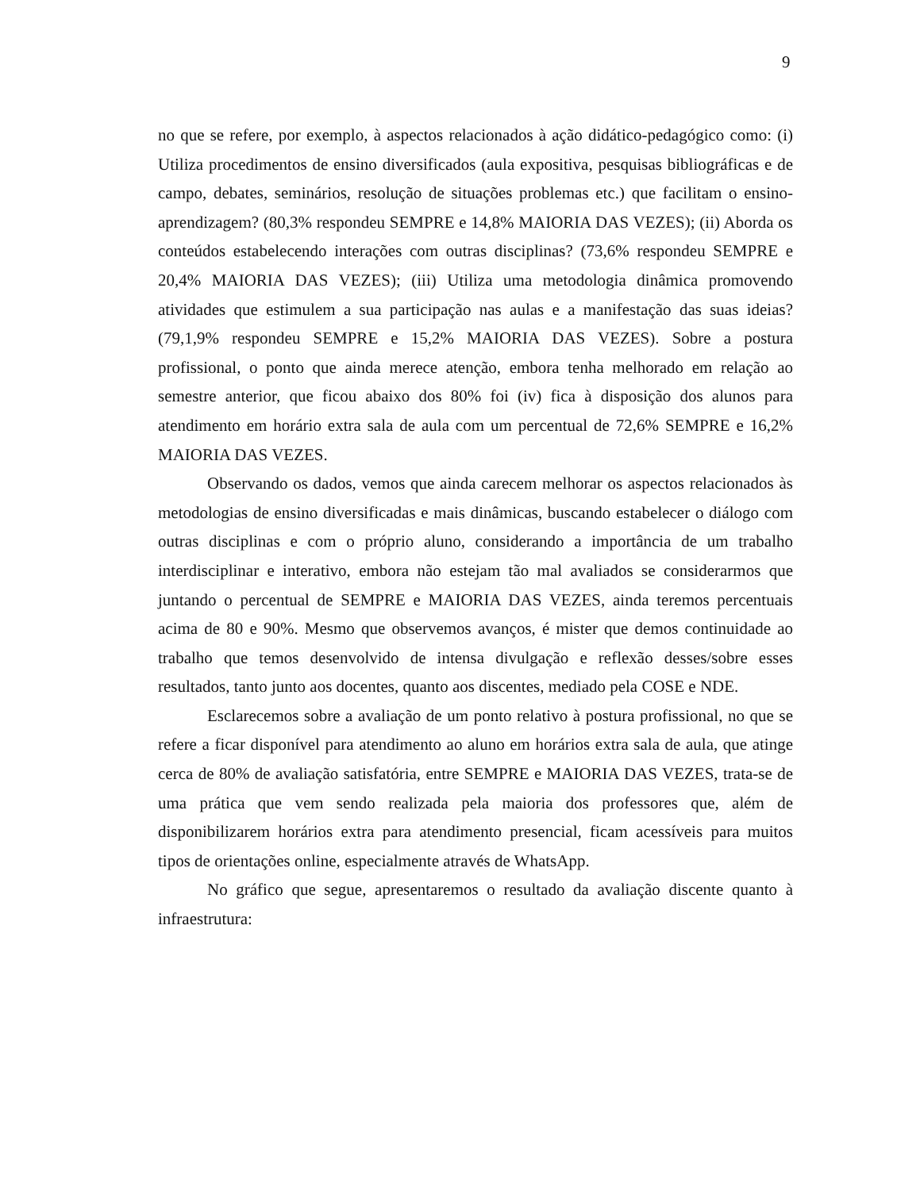9
no que se refere, por exemplo, à aspectos relacionados à ação didático-pedagógico como: (i) Utiliza procedimentos de ensino diversificados (aula expositiva, pesquisas bibliográficas e de campo, debates, seminários, resolução de situações problemas etc.) que facilitam o ensino-aprendizagem? (80,3% respondeu SEMPRE e 14,8% MAIORIA DAS VEZES); (ii) Aborda os conteúdos estabelecendo interações com outras disciplinas? (73,6% respondeu SEMPRE e 20,4% MAIORIA DAS VEZES); (iii) Utiliza uma metodologia dinâmica promovendo atividades que estimulem a sua participação nas aulas e a manifestação das suas ideias? (79,1,9% respondeu SEMPRE e 15,2% MAIORIA DAS VEZES). Sobre a postura profissional, o ponto que ainda merece atenção, embora tenha melhorado em relação ao semestre anterior, que ficou abaixo dos 80% foi (iv) fica à disposição dos alunos para atendimento em horário extra sala de aula com um percentual de 72,6% SEMPRE e 16,2% MAIORIA DAS VEZES.
Observando os dados, vemos que ainda carecem melhorar os aspectos relacionados às metodologias de ensino diversificadas e mais dinâmicas, buscando estabelecer o diálogo com outras disciplinas e com o próprio aluno, considerando a importância de um trabalho interdisciplinar e interativo, embora não estejam tão mal avaliados se considerarmos que juntando o percentual de SEMPRE e MAIORIA DAS VEZES, ainda teremos percentuais acima de 80 e 90%. Mesmo que observemos avanços, é mister que demos continuidade ao trabalho que temos desenvolvido de intensa divulgação e reflexão desses/sobre esses resultados, tanto junto aos docentes, quanto aos discentes, mediado pela COSE e NDE.
Esclarecemos sobre a avaliação de um ponto relativo à postura profissional, no que se refere a ficar disponível para atendimento ao aluno em horários extra sala de aula, que atinge cerca de 80% de avaliação satisfatória, entre SEMPRE e MAIORIA DAS VEZES, trata-se de uma prática que vem sendo realizada pela maioria dos professores que, além de disponibilizarem horários extra para atendimento presencial, ficam acessíveis para muitos tipos de orientações online, especialmente através de WhatsApp.
No gráfico que segue, apresentaremos o resultado da avaliação discente quanto à infraestrutura: